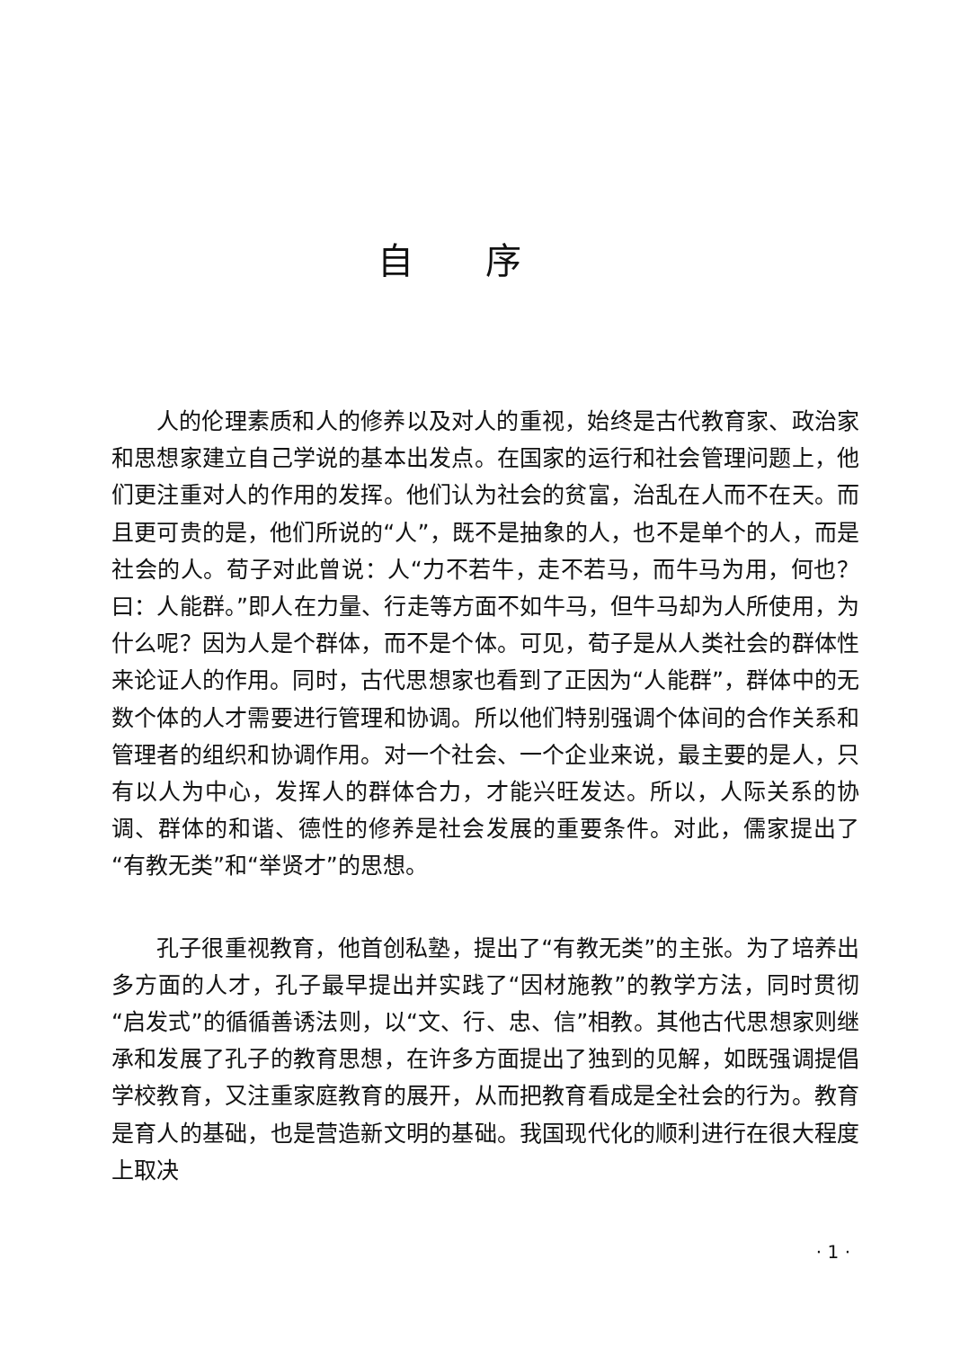自序
人的伦理素质和人的修养以及对人的重视，始终是古代教育家、政治家和思想家建立自己学说的基本出发点。在国家的运行和社会管理问题上，他们更注重对人的作用的发挥。他们认为社会的贫富，治乱在人而不在天。而且更可贵的是，他们所说的“人”，既不是抽象的人，也不是单个的人，而是社会的人。荀子对此曾说：人“力不若牛，走不若马，而牛马为用，何也？曰：人能群。”即人在力量、行走等方面不如牛马，但牛马却为人所使用，为什么呢？因为人是个群体，而不是个体。可见，荀子是从人类社会的群体性来论证人的作用。同时，古代思想家也看到了正因为“人能群”，群体中的无数个体的人才需要进行管理和协调。所以他们特别强调个体间的合作关系和管理者的组织和协调作用。对一个社会、一个企业来说，最主要的是人，只有以人为中心，发挥人的群体合力，才能兴旺发达。所以，人际关系的协调、群体的和谐、德性的修养是社会发展的重要条件。对此，儒家提出了“有教无类”和“举贤才”的思想。
孔子很重视教育，他首创私塾，提出了“有教无类”的主张。为了培养出多方面的人才，孔子最早提出并实践了“因材施教”的教学方法，同时贯彻“启发式”的循循善诱法则，以“文、行、忠、信”相教。其他古代思想家则继承和发展了孔子的教育思想，在许多方面提出了独到的见解，如既强调提倡学校教育，又注重家庭教育的展开，从而把教育看成是全社会的行为。教育是育人的基础，也是营造新文明的基础。我国现代化的顺利进行在很大程度上取决
· 1 ·